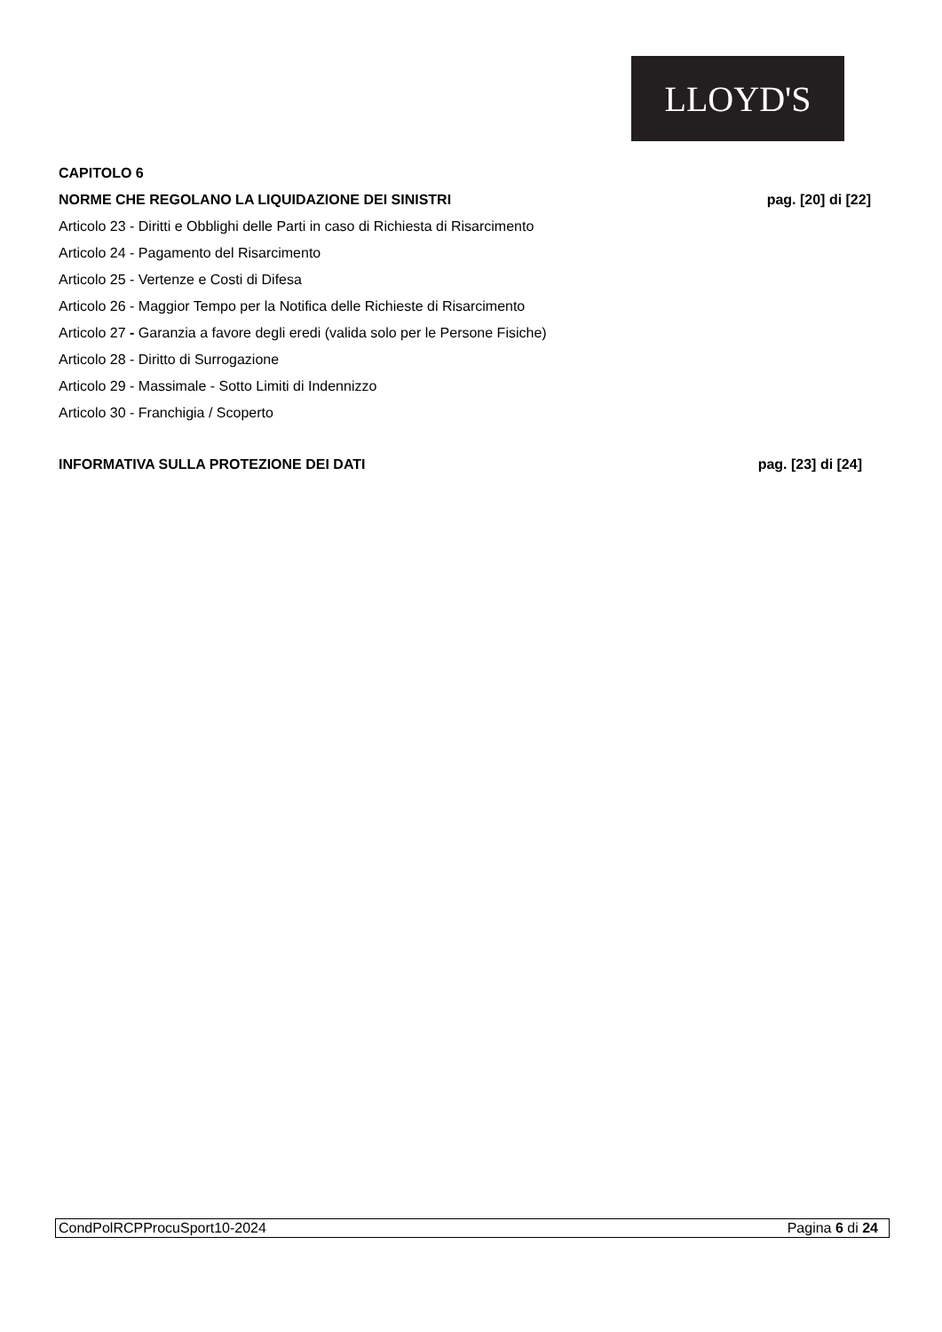LLOYD'S
CAPITOLO 6
NORME CHE REGOLANO LA LIQUIDAZIONE DEI SINISTRI pag. [20] di [22]
Articolo 23 - Diritti e Obblighi delle Parti in caso di Richiesta di Risarcimento
Articolo 24 - Pagamento del Risarcimento
Articolo 25 - Vertenze e Costi di Difesa
Articolo 26 - Maggior Tempo per la Notifica delle Richieste di Risarcimento
Articolo 27 - Garanzia a favore degli eredi (valida solo per le Persone Fisiche)
Articolo 28 - Diritto di Surrogazione
Articolo 29 - Massimale - Sotto Limiti di Indennizzo
Articolo 30 - Franchigia / Scoperto
INFORMATIVA SULLA PROTEZIONE DEI DATI pag. [23] di [24]
CondPolRCPProcuSport10-2024 Pagina 6 di 24